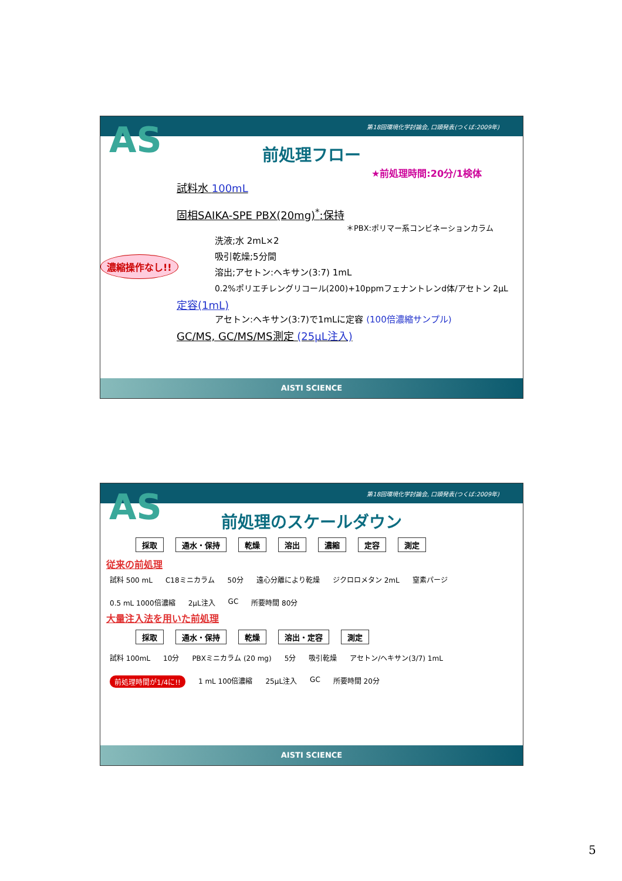第18回環境化学討論会, 口頭発表(つくば:2009年)
AS
前処理フロー
★前処理時間:20分/1検体
試料水 100mL
固相SAIKA-SPE PBX(20mg)<sup>*</sup>:保持
＊PBX:ポリマー系コンビネーションカラム
洗液;水 2mL×2
吸引乾燥;5分間
溶出;アセトン:ヘキサン(3:7) 1mL
0.2%ポリエチレングリコール(200)+10ppmフェナントレンd体/アセトン 2μL
濃縮操作なし!!
定容(1mL)
アセトン:ヘキサン(3:7)で1mLに定容 (100倍濃縮サンプル)
GC/MS, GC/MS/MS測定 (25μL注入)
AISTI SCIENCE
第18回環境化学討論会, 口頭発表(つくば:2009年)
AS
前処理のスケールダウン
採取 通水・保持 乾燥 溶出 濃縮 定容 測定
従来の前処理
試料 500 mL C18ミニカラム 50分 遠心分離により乾燥 ジクロロメタン 2mL 窒素パージ 0.5 mL 1000倍濃縮 2μL注入 GC 所要時間 80分
大量注入法を用いた前処理
採取 通水・保持 乾燥 溶出・定容 測定
試料 100mL 10分 PBXミニカラム (20 mg) 5分 吸引乾燥 アセトン/ヘキサン(3/7) 1mL 前処理時間が1/4に!! 1 mL 100倍濃縮 25μL注入 GC 所要時間 20分
AISTI SCIENCE
5